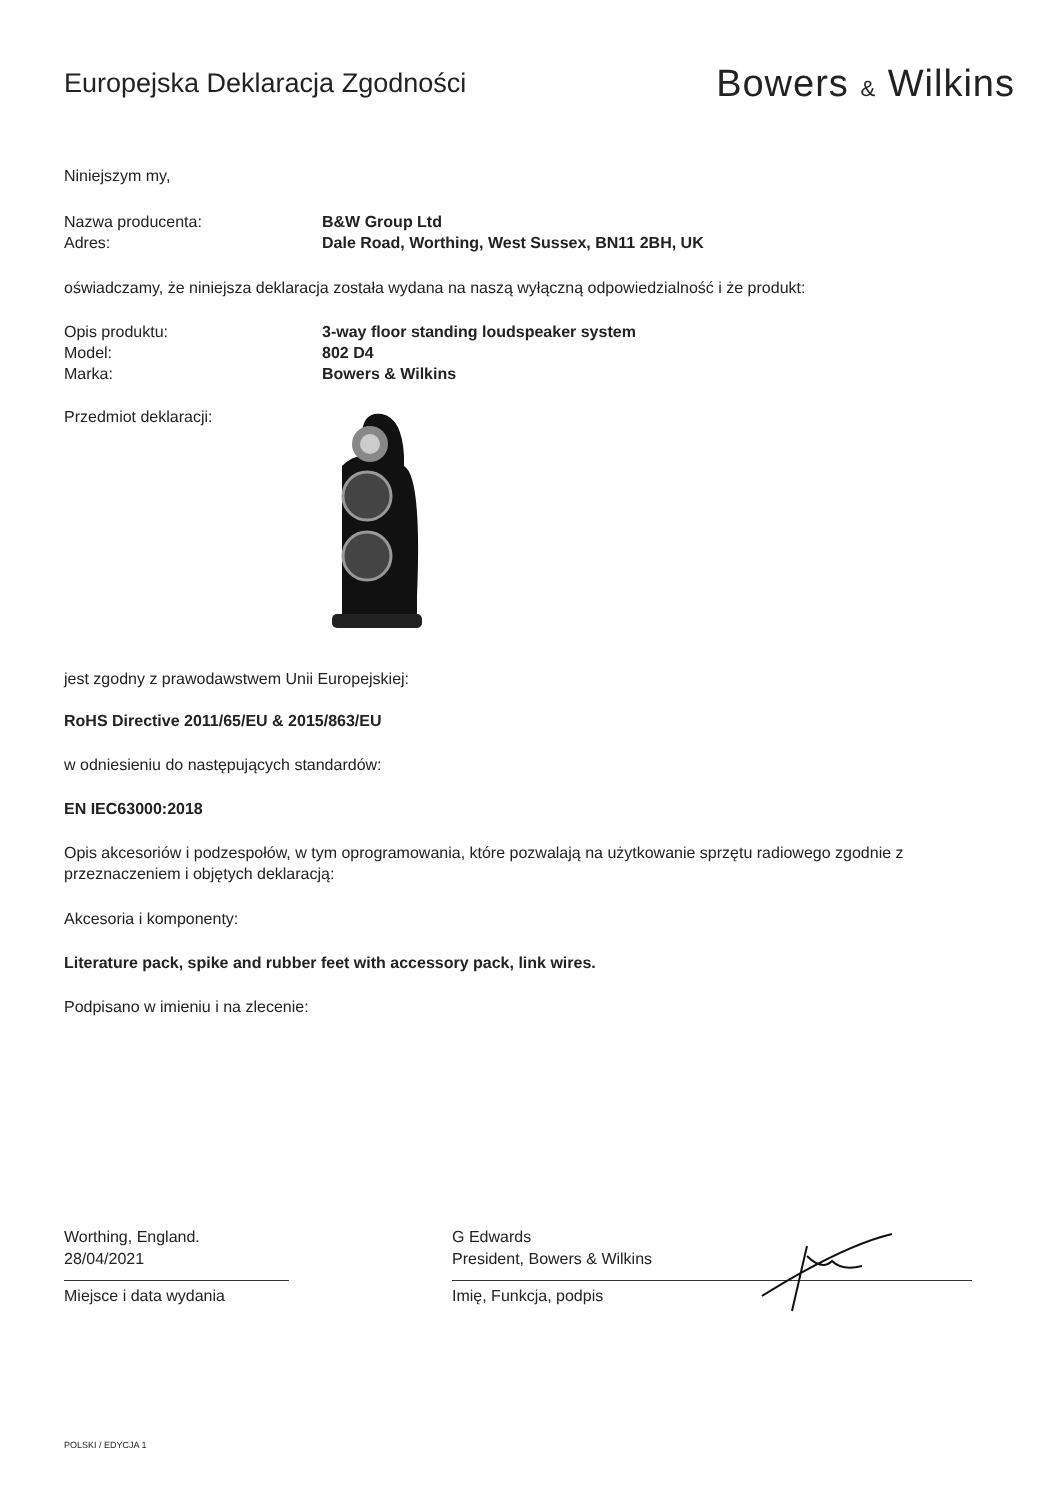Europejska Deklaracja Zgodności
Bowers & Wilkins
Niniejszym my,
Nazwa producenta: B&W Group Ltd
Adres: Dale Road, Worthing, West Sussex, BN11 2BH, UK
oświadczamy, że niniejsza deklaracja została wydana na naszą wyłączną odpowiedzialność i że produkt:
Opis produktu: 3-way floor standing loudspeaker system
Model: 802 D4
Marka: Bowers & Wilkins
Przedmiot deklaracji:
jest zgodny z prawodawstwem Unii Europejskiej:
RoHS Directive 2011/65/EU & 2015/863/EU
w odniesieniu do następujących standardów:
EN IEC63000:2018
Opis akcesoriów i podzespołów, w tym oprogramowania, które pozwalają na użytkowanie sprzętu radiowego zgodnie z przeznaczeniem i objętych deklaracją:
Akcesoria i komponenty:
Literature pack, spike and rubber feet with accessory pack, link wires.
Podpisano w imieniu i na zlecenie:
Worthing, England.
28/04/2021
Miejsce i data wydania
G Edwards
President, Bowers & Wilkins
Imię, Funkcja, podpis
POLSKI / EDYCJA 1